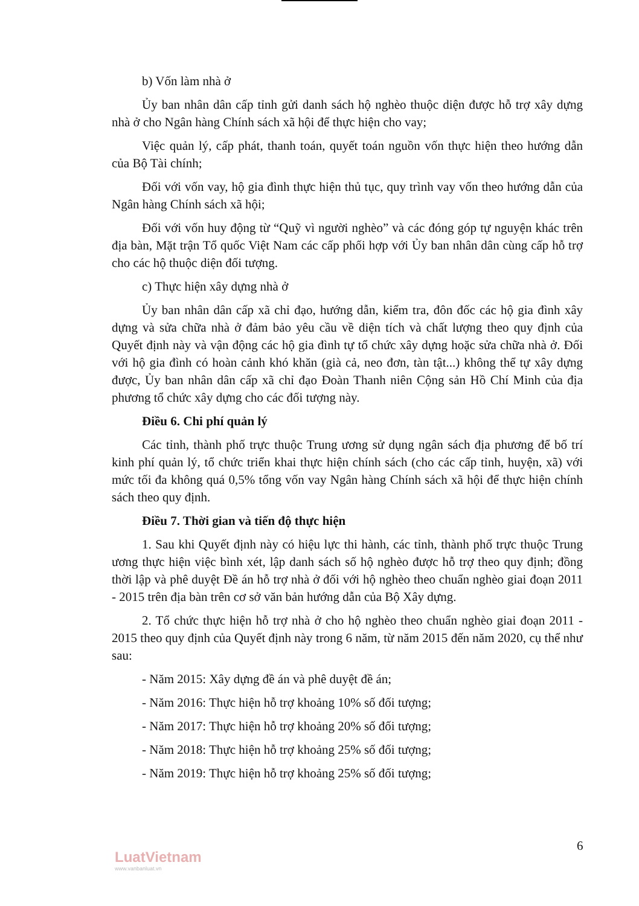b) Vốn làm nhà ở
Ủy ban nhân dân cấp tỉnh gửi danh sách hộ nghèo thuộc diện được hỗ trợ xây dựng nhà ở cho Ngân hàng Chính sách xã hội để thực hiện cho vay;
Việc quản lý, cấp phát, thanh toán, quyết toán nguồn vốn thực hiện theo hướng dẫn của Bộ Tài chính;
Đối với vốn vay, hộ gia đình thực hiện thủ tục, quy trình vay vốn theo hướng dẫn của Ngân hàng Chính sách xã hội;
Đối với vốn huy động từ “Quỹ vì người nghèo” và các đóng góp tự nguyện khác trên địa bàn, Mặt trận Tổ quốc Việt Nam các cấp phối hợp với Ủy ban nhân dân cùng cấp hỗ trợ cho các hộ thuộc diện đối tượng.
c) Thực hiện xây dựng nhà ở
Ủy ban nhân dân cấp xã chỉ đạo, hướng dẫn, kiểm tra, đôn đốc các hộ gia đình xây dựng và sửa chữa nhà ở đảm bảo yêu cầu về diện tích và chất lượng theo quy định của Quyết định này và vận động các hộ gia đình tự tổ chức xây dựng hoặc sửa chữa nhà ở. Đối với hộ gia đình có hoàn cảnh khó khăn (già cả, neo đơn, tàn tật...) không thể tự xây dựng được, Ủy ban nhân dân cấp xã chỉ đạo Đoàn Thanh niên Cộng sản Hồ Chí Minh của địa phương tổ chức xây dựng cho các đối tượng này.
Điều 6. Chi phí quản lý
Các tỉnh, thành phố trực thuộc Trung ương sử dụng ngân sách địa phương để bố trí kinh phí quản lý, tổ chức triển khai thực hiện chính sách (cho các cấp tỉnh, huyện, xã) với mức tối đa không quá 0,5% tổng vốn vay Ngân hàng Chính sách xã hội để thực hiện chính sách theo quy định.
Điều 7. Thời gian và tiến độ thực hiện
1. Sau khi Quyết định này có hiệu lực thi hành, các tỉnh, thành phố trực thuộc Trung ương thực hiện việc bình xét, lập danh sách số hộ nghèo được hỗ trợ theo quy định; đồng thời lập và phê duyệt Đề án hỗ trợ nhà ở đối với hộ nghèo theo chuẩn nghèo giai đoạn 2011 - 2015 trên địa bàn trên cơ sở văn bản hướng dẫn của Bộ Xây dựng.
2. Tổ chức thực hiện hỗ trợ nhà ở cho hộ nghèo theo chuẩn nghèo giai đoạn 2011 - 2015 theo quy định của Quyết định này trong 6 năm, từ năm 2015 đến năm 2020, cụ thể như sau:
- Năm 2015: Xây dựng đề án và phê duyệt đề án;
- Năm 2016: Thực hiện hỗ trợ khoảng 10% số đối tượng;
- Năm 2017: Thực hiện hỗ trợ khoảng 20% số đối tượng;
- Năm 2018: Thực hiện hỗ trợ khoảng 25% số đối tượng;
- Năm 2019: Thực hiện hỗ trợ khoảng 25% số đối tượng;
6
LuatVietnam
www.vanbanluat.vn